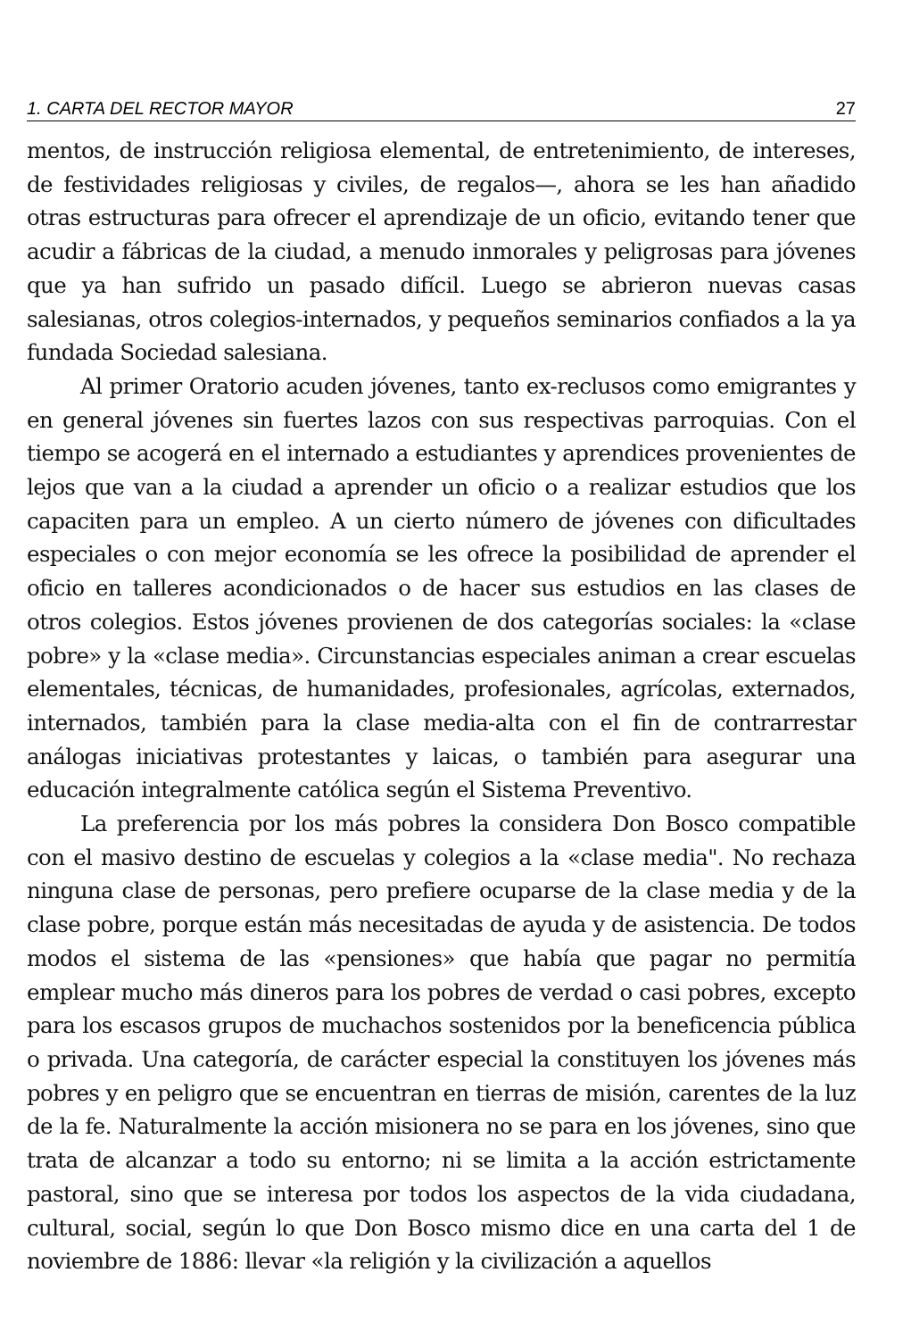1. CARTA DEL RECTOR MAYOR 27
mentos, de instrucción religiosa elemental, de entretenimiento, de intereses, de festividades religiosas y civiles, de regalos—, ahora se les han añadido otras estructuras para ofrecer el aprendizaje de un oficio, evitando tener que acudir a fábricas de la ciudad, a menudo inmorales y peligrosas para jóvenes que ya han sufrido un pasado difícil. Luego se abrieron nuevas casas salesianas, otros colegios-internados, y pequeños seminarios confiados a la ya fundada Sociedad salesiana.
Al primer Oratorio acuden jóvenes, tanto ex-reclusos como emigrantes y en general jóvenes sin fuertes lazos con sus respectivas parroquias. Con el tiempo se acogerá en el internado a estudiantes y aprendices provenientes de lejos que van a la ciudad a aprender un oficio o a realizar estudios que los capaciten para un empleo. A un cierto número de jóvenes con dificultades especiales o con mejor economía se les ofrece la posibilidad de aprender el oficio en talleres acondicionados o de hacer sus estudios en las clases de otros colegios. Estos jóvenes provienen de dos categorías sociales: la «clase pobre» y la «clase media». Circunstancias especiales animan a crear escuelas elementales, técnicas, de humanidades, profesionales, agrícolas, externados, internados, también para la clase media-alta con el fin de contrarrestar análogas iniciativas protestantes y laicas, o también para asegurar una educación integralmente católica según el Sistema Preventivo.
La preferencia por los más pobres la considera Don Bosco compatible con el masivo destino de escuelas y colegios a la «clase media". No rechaza ninguna clase de personas, pero prefiere ocuparse de la clase media y de la clase pobre, porque están más necesitadas de ayuda y de asistencia. De todos modos el sistema de las «pensiones» que había que pagar no permitía emplear mucho más dineros para los pobres de verdad o casi pobres, excepto para los escasos grupos de muchachos sostenidos por la beneficencia pública o privada. Una categoría, de carácter especial la constituyen los jóvenes más pobres y en peligro que se encuentran en tierras de misión, carentes de la luz de la fe. Naturalmente la acción misionera no se para en los jóvenes, sino que trata de alcanzar a todo su entorno; ni se limita a la acción estrictamente pastoral, sino que se interesa por todos los aspectos de la vida ciudadana, cultural, social, según lo que Don Bosco mismo dice en una carta del 1 de noviembre de 1886: llevar «la religión y la civilización a aquellos